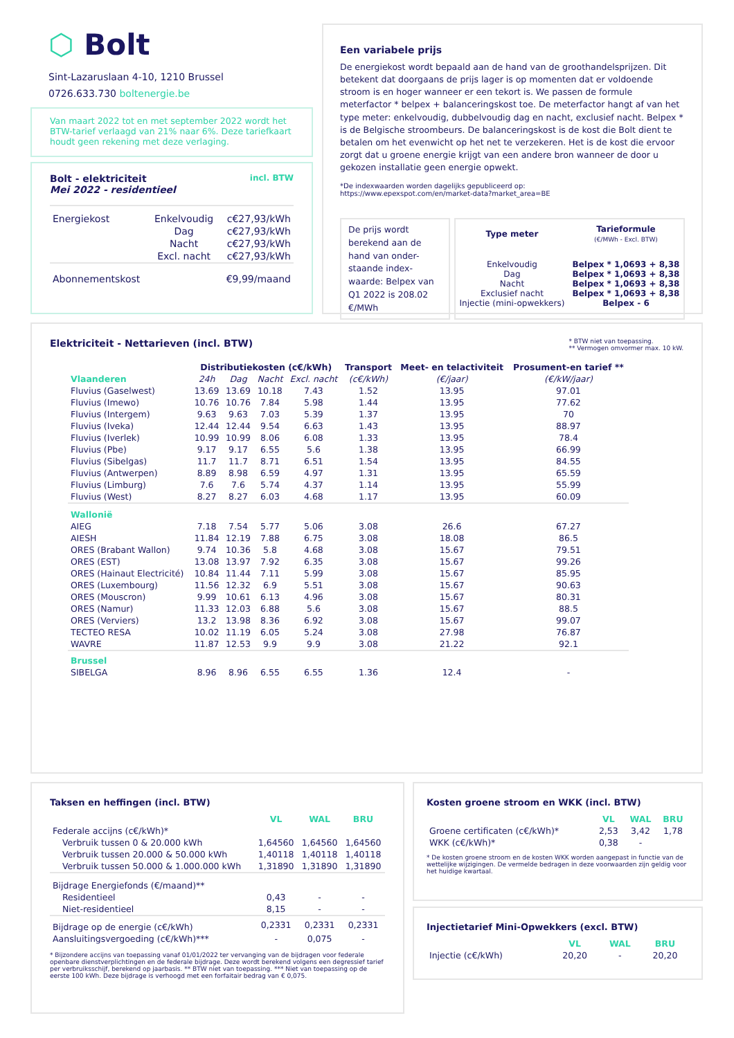⬡ Bolt
Sint-Lazaruslaan 4-10, 1210 Brussel
0726.633.730 boltenergie.be
Van maart 2022 tot en met september 2022 wordt het BTW-tarief verlaagd van 21% naar 6%. Deze tariefkaart houdt geen rekening met deze verlaging.
Bolt - elektriciteit
Mei 2022 - residentieel
incl. BTW
| Energiekost | Enkelvoudig | c€27,93/kWh |
| | Dag | c€27,93/kWh |
| | Nacht | c€27,93/kWh |
| | Excl. nacht | c€27,93/kWh |
| Abonnementskost | | €9,99/maand |
Een variabele prijs
De energiekost wordt bepaald aan de hand van de groothandelsprijzen. Dit betekent dat doorgaans de prijs lager is op momenten dat er voldoende stroom is en hoger wanneer er een tekort is. We passen de formule meterfactor * belpex + balanceringskost toe. De meterfactor hangt af van het type meter: enkelvoudig, dubbelvoudig dag en nacht, exclusief nacht. Belpex * is de Belgische stroombeurs. De balanceringskost is de kost die Bolt dient te betalen om het evenwicht op het net te verzekeren. Het is de kost die ervoor zorgt dat u groene energie krijgt van een andere bron wanneer de door u gekozen installatie geen energie opwekt.
*De indexwaarden worden dagelijks gepubliceerd op:
https://www.epexspot.com/en/market-data?market_area=BE
De prijs wordt berekend aan de hand van onder-staande index-waarde: Belpex van Q1 2022 is 208.02 €/MWh
| Type meter | Tarieformule (€/MWh - Excl. BTW) |
| Enkelvoudig Dag Nacht Exclusief nacht Injectie (mini-opwekkers) | Belpex * 1,0693 + 8,38 Belpex * 1,0693 + 8,38 Belpex * 1,0693 + 8,38 Belpex * 1,0693 + 8,38 Belpex - 6 |
Elektriciteit - Nettarieven (incl. BTW)
* BTW niet van toepassing.
** Vermogen omvormer max. 10 kW.
| | Distributiekosten (c€/kWh) | | | | Transport | Meet- en telactiviteit | Prosument-en tarief ** |
| --- | --- | --- | --- | --- | --- | --- | --- |
| Vlaanderen | 24h | Dag | Nacht | Excl. nacht | (c€/kWh) | (€/jaar) | (€/kW/jaar) |
| Fluvius (Gaselwest) | 13.69 | 13.69 | 10.18 | 7.43 | 1.52 | 13.95 | 97.01 |
| Fluvius (Imewo) | 10.76 | 10.76 | 7.84 | 5.98 | 1.44 | 13.95 | 77.62 |
| Fluvius (Intergem) | 9.63 | 9.63 | 7.03 | 5.39 | 1.37 | 13.95 | 70 |
| Fluvius (Iveka) | 12.44 | 12.44 | 9.54 | 6.63 | 1.43 | 13.95 | 88.97 |
| Fluvius (Iverlek) | 10.99 | 10.99 | 8.06 | 6.08 | 1.33 | 13.95 | 78.4 |
| Fluvius (Pbe) | 9.17 | 9.17 | 6.55 | 5.6 | 1.38 | 13.95 | 66.99 |
| Fluvius (Sibelgas) | 11.7 | 11.7 | 8.71 | 6.51 | 1.54 | 13.95 | 84.55 |
| Fluvius (Antwerpen) | 8.89 | 8.98 | 6.59 | 4.97 | 1.31 | 13.95 | 65.59 |
| Fluvius (Limburg) | 7.6 | 7.6 | 5.74 | 4.37 | 1.14 | 13.95 | 55.99 |
| Fluvius (West) | 8.27 | 8.27 | 6.03 | 4.68 | 1.17 | 13.95 | 60.09 |
| Wallonië | | | | | | | |
| AIEG | 7.18 | 7.54 | 5.77 | 5.06 | 3.08 | 26.6 | 67.27 |
| AIESH | 11.84 | 12.19 | 7.88 | 6.75 | 3.08 | 18.08 | 86.5 |
| ORES (Brabant Wallon) | 9.74 | 10.36 | 5.8 | 4.68 | 3.08 | 15.67 | 79.51 |
| ORES (EST) | 13.08 | 13.97 | 7.92 | 6.35 | 3.08 | 15.67 | 99.26 |
| ORES (Hainaut Electricité) | 10.84 | 11.44 | 7.11 | 5.99 | 3.08 | 15.67 | 85.95 |
| ORES (Luxembourg) | 11.56 | 12.32 | 6.9 | 5.51 | 3.08 | 15.67 | 90.63 |
| ORES (Mouscron) | 9.99 | 10.61 | 6.13 | 4.96 | 3.08 | 15.67 | 80.31 |
| ORES (Namur) | 11.33 | 12.03 | 6.88 | 5.6 | 3.08 | 15.67 | 88.5 |
| ORES (Verviers) | 13.2 | 13.98 | 8.36 | 6.92 | 3.08 | 15.67 | 99.07 |
| TECTEO RESA | 10.02 | 11.19 | 6.05 | 5.24 | 3.08 | 27.98 | 76.87 |
| WAVRE | 11.87 | 12.53 | 9.9 | 9.9 | 3.08 | 21.22 | 92.1 |
| Brussel | | | | | | | |
| SIBELGA | 8.96 | 8.96 | 6.55 | 6.55 | 1.36 | 12.4 | - |
Taksen en heffingen (incl. BTW)
| | VL | WAL | BRU |
| Federale accijns (c€/kWh)* | | | |
| Verbruik tussen 0 & 20.000 kWh | 1,64560 | 1,64560 | 1,64560 |
| Verbruik tussen 20.000 & 50.000 kWh | 1,40118 | 1,40118 | 1,40118 |
| Verbruik tussen 50.000 & 1.000.000 kWh | 1,31890 | 1,31890 | 1,31890 |
| Bijdrage Energiefonds (€/maand)** | | | |
| Residentieel | 0,43 | - | - |
| Niet-residentieel | 8,15 | - | - |
| Bijdrage op de energie (c€/kWh) | 0,2331 | 0,2331 | 0,2331 |
| Aansluitingsvergoeding (c€/kWh)*** | - | 0,075 | - |
* Bijzondere accijns van toepassing vanaf 01/01/2022 ter vervanging van de bijdragen voor federale openbare dienstverplichtingen en de federale bijdrage. Deze wordt berekend volgens een degressief tarief per verbruiksschijf, berekend op jaarbasis. ** BTW niet van toepassing. *** Niet van toepassing op de eerste 100 kWh. Deze bijdrage is verhoogd met een forfaitair bedrag van € 0,075.
Kosten groene stroom en WKK (incl. BTW)
| | VL | WAL | BRU |
| Groene certificaten (c€/kWh)* | 2,53 | 3,42 | 1,78 |
| WKK (c€/kWh)* | 0,38 | - | |
* De kosten groene stroom en de kosten WKK worden aangepast in functie van de wettelijke wijzigingen. De vermelde bedragen in deze voorwaarden zijn geldig voor het huidige kwartaal.
Injectietarief Mini-Opwekkers (excl. BTW)
| | VL | WAL | BRU |
| Injectie (c€/kWh) | 20,20 | - | 20,20 |